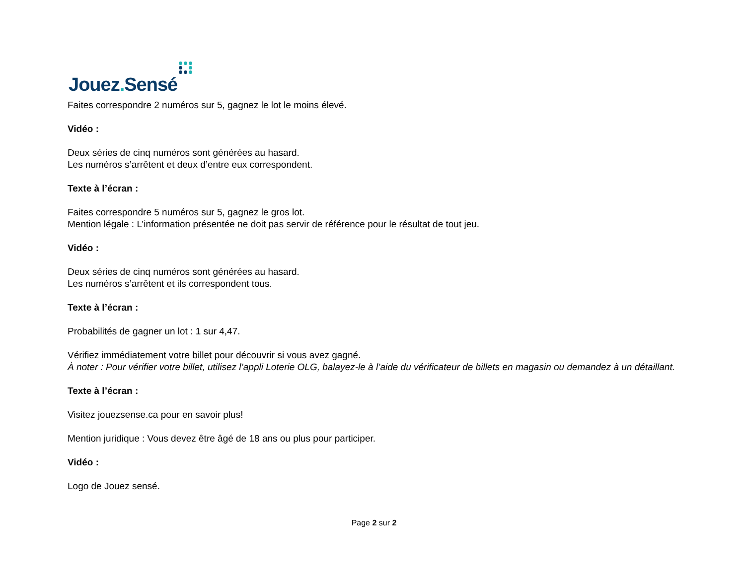Jouez. Sensé
Faites correspondre 2 numéros sur 5, gagnez le lot le moins élevé.
Vidéo :
Deux séries de cinq numéros sont générées au hasard.
Les numéros s’arrêtent et deux d’entre eux correspondent.
Texte à l’écran :
Faites correspondre 5 numéros sur 5, gagnez le gros lot.
Mention légale : L’information présentée ne doit pas servir de référence pour le résultat de tout jeu.
Vidéo :
Deux séries de cinq numéros sont générées au hasard.
Les numéros s’arrêtent et ils correspondent tous.
Texte à l’écran :
Probabilités de gagner un lot : 1 sur 4,47.
Vérifiez immédiatement votre billet pour découvrir si vous avez gagné.
À noter : Pour vérifier votre billet, utilisez l’appli Loterie OLG, balayez-le à l’aide du vérificateur de billets en magasin ou demandez à un détaillant.
Texte à l’écran :
Visitez jouezsense.ca pour en savoir plus!
Mention juridique : Vous devez être âgé de 18 ans ou plus pour participer.
Vidéo :
Logo de Jouez sensé.
Page 2 sur 2